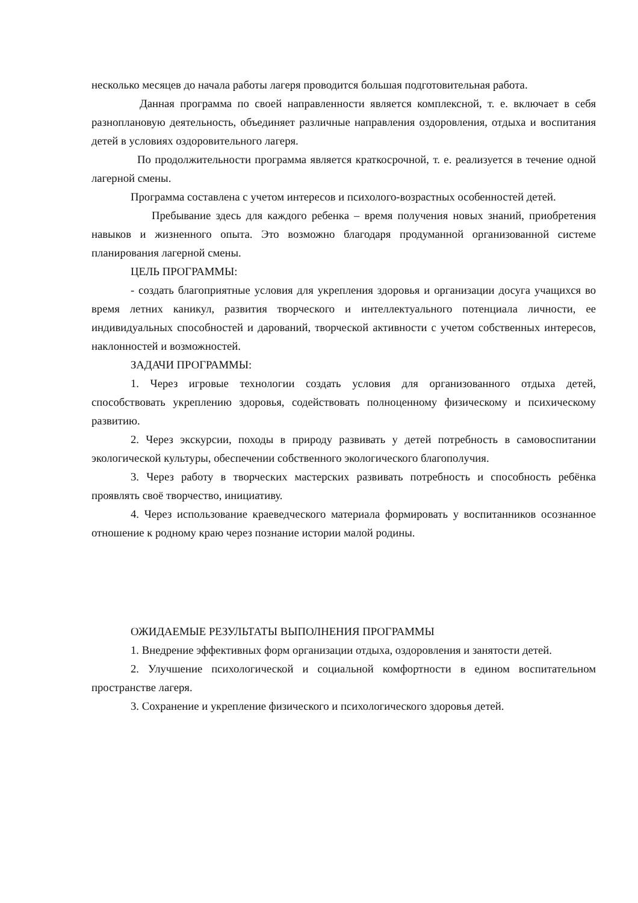несколько месяцев до начала работы лагеря проводится большая подготовительная работа.
Данная программа по своей направленности является комплексной, т. е. включает в себя разноплановую деятельность, объединяет различные направления оздоровления, отдыха и воспитания детей в условиях оздоровительного лагеря.
По продолжительности программа является краткосрочной, т. е. реализуется в течение одной лагерной смены.
Программа составлена с учетом интересов и психолого-возрастных особенностей детей.
Пребывание здесь для каждого ребенка – время получения новых знаний, приобретения навыков и жизненного опыта. Это возможно благодаря продуманной организованной системе планирования лагерной смены.
ЦЕЛЬ ПРОГРАММЫ:
- создать благоприятные условия для укрепления здоровья и организации досуга учащихся во время летних каникул, развития творческого и интеллектуального потенциала личности, ее индивидуальных способностей и дарований, творческой активности с учетом собственных интересов, наклонностей и возможностей.
ЗАДАЧИ ПРОГРАММЫ:
1. Через игровые технологии создать условия для организованного отдыха детей, способствовать укреплению здоровья, содействовать полноценному физическому и психическому развитию.
2. Через экскурсии, походы в природу развивать у детей потребность в самовоспитании экологической культуры, обеспечении собственного экологического благополучия.
3. Через работу в творческих мастерских развивать потребность и способность ребёнка проявлять своё творчество, инициативу.
4. Через использование краеведческого материала формировать у воспитанников осознанное отношение к родному краю через познание истории малой родины.
ОЖИДАЕМЫЕ РЕЗУЛЬТАТЫ ВЫПОЛНЕНИЯ ПРОГРАММЫ
1. Внедрение эффективных форм организации отдыха, оздоровления и занятости детей.
2. Улучшение психологической и социальной комфортности в едином воспитательном пространстве лагеря.
3. Сохранение и укрепление физического и психологического здоровья детей.